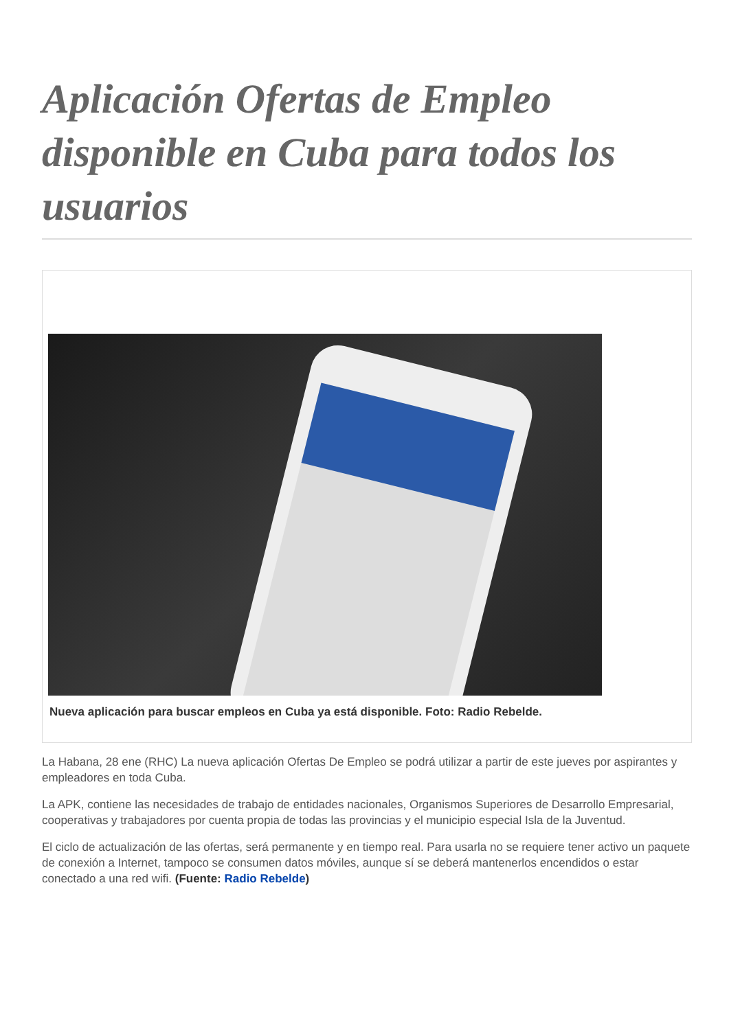Aplicación Ofertas de Empleo disponible en Cuba para todos los usuarios
Nueva aplicación para buscar empleos en Cuba ya está disponible. Foto: Radio Rebelde.
La Habana, 28 ene (RHC) La nueva aplicación Ofertas De Empleo se podrá utilizar a partir de este jueves por aspirantes y empleadores en toda Cuba.
La APK, contiene las necesidades de trabajo de entidades nacionales, Organismos Superiores de Desarrollo Empresarial, cooperativas y trabajadores por cuenta propia de todas las provincias y el municipio especial Isla de la Juventud.
El ciclo de actualización de las ofertas, será permanente y en tiempo real. Para usarla no se requiere tener activo un paquete de conexión a Internet, tampoco se consumen datos móviles, aunque sí se deberá mantenerlos encendidos o estar conectado a una red wifi. (Fuente: Radio Rebelde)